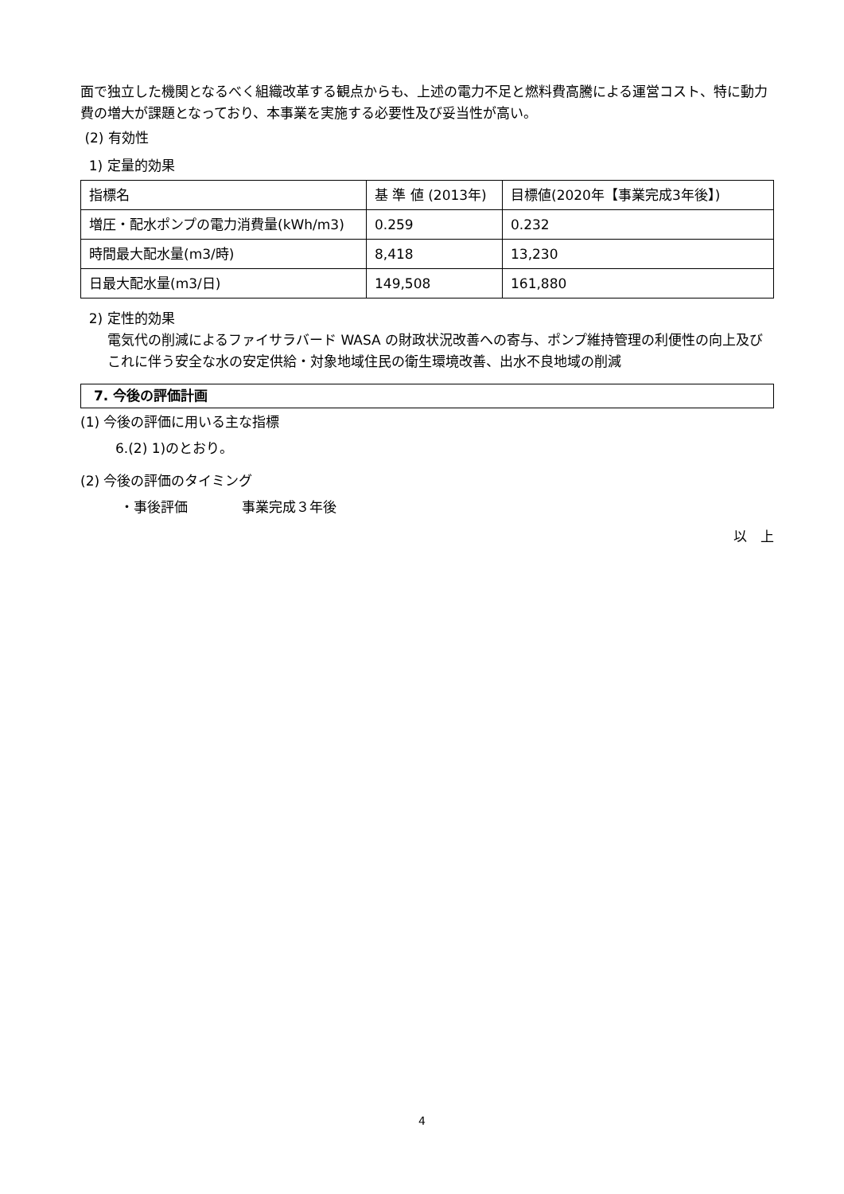面で独立した機関となるべく組織改革する観点からも、上述の電力不足と燃料費高騰による運営コスト、特に動力費の増大が課題となっており、本事業を実施する必要性及び妥当性が高い。
(2) 有効性
1) 定量的効果
| 指標名 | 基 準 値 (2013年) | 目標値(2020年【事業完成3年後】) |
| 増圧・配水ポンプの電力消費量(kWh/m3) | 0.259 | 0.232 |
| 時間最大配水量(m3/時) | 8,418 | 13,230 |
| 日最大配水量(m3/日) | 149,508 | 161,880 |
2) 定性的効果
電気代の削減によるファイサラバード WASA の財政状況改善への寄与、ポンプ維持管理の利便性の向上及びこれに伴う安全な水の安定供給・対象地域住民の衛生環境改善、出水不良地域の削減
7. 今後の評価計画
(1) 今後の評価に用いる主な指標
6.(2) 1)のとおり。
(2) 今後の評価のタイミング
・事後評価　　　　事業完成３年後
以　上
4